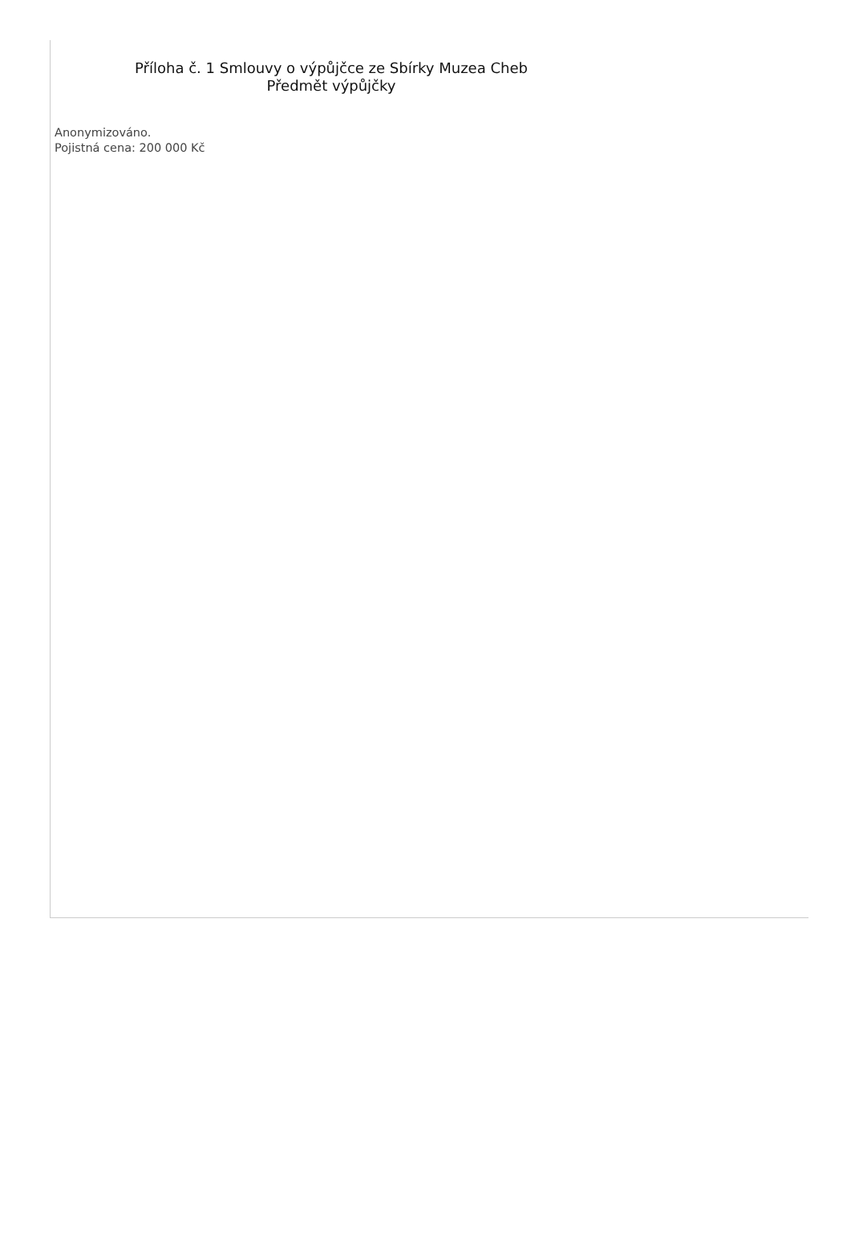Příloha č. 1 Smlouvy o výpůjčce ze Sbírky Muzea Cheb
Předmět výpůjčky
Anonymizováno.
Pojistná cena: 200 000 Kč